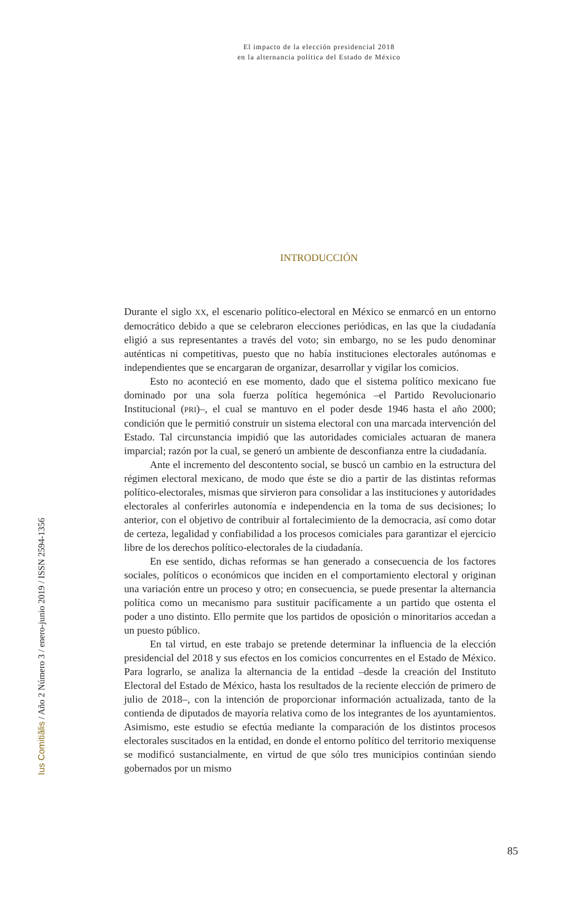El impacto de la elección presidencial 2018
en la alternancia política del Estado de México
INTRODUCCIÓN
Ius Comitiãlis / Año 2 Número 3 / enero-junio 2019 / ISSN 2594-1356
Durante el siglo XX, el escenario político-electoral en México se enmarcó en un entorno democrático debido a que se celebraron elecciones periódicas, en las que la ciudadanía eligió a sus representantes a través del voto; sin embargo, no se les pudo denominar auténticas ni competitivas, puesto que no había instituciones electorales autónomas e independientes que se encargaran de organizar, desarrollar y vigilar los comicios.
Esto no aconteció en ese momento, dado que el sistema político mexicano fue dominado por una sola fuerza política hegemónica –el Partido Revolucionario Institucional (PRI)–, el cual se mantuvo en el poder desde 1946 hasta el año 2000; condición que le permitió construir un sistema electoral con una marcada intervención del Estado. Tal circunstancia impidió que las autoridades comiciales actuaran de manera imparcial; razón por la cual, se generó un ambiente de desconfianza entre la ciudadanía.
Ante el incremento del descontento social, se buscó un cambio en la estructura del régimen electoral mexicano, de modo que éste se dio a partir de las distintas reformas político-electorales, mismas que sirvieron para consolidar a las instituciones y autoridades electorales al conferirles autonomía e independencia en la toma de sus decisiones; lo anterior, con el objetivo de contribuir al fortalecimiento de la democracia, así como dotar de certeza, legalidad y confiabilidad a los procesos comiciales para garantizar el ejercicio libre de los derechos político-electorales de la ciudadanía.
En ese sentido, dichas reformas se han generado a consecuencia de los factores sociales, políticos o económicos que inciden en el comportamiento electoral y originan una variación entre un proceso y otro; en consecuencia, se puede presentar la alternancia política como un mecanismo para sustituir pacíficamente a un partido que ostenta el poder a uno distinto. Ello permite que los partidos de oposición o minoritarios accedan a un puesto público.
En tal virtud, en este trabajo se pretende determinar la influencia de la elección presidencial del 2018 y sus efectos en los comicios concurrentes en el Estado de México. Para lograrlo, se analiza la alternancia de la entidad –desde la creación del Instituto Electoral del Estado de México, hasta los resultados de la reciente elección de primero de julio de 2018–, con la intención de proporcionar información actualizada, tanto de la contienda de diputados de mayoría relativa como de los integrantes de los ayuntamientos. Asimismo, este estudio se efectúa mediante la comparación de los distintos procesos electorales suscitados en la entidad, en donde el entorno político del territorio mexiquense se modificó sustancialmente, en virtud de que sólo tres municipios continúan siendo gobernados por un mismo
85